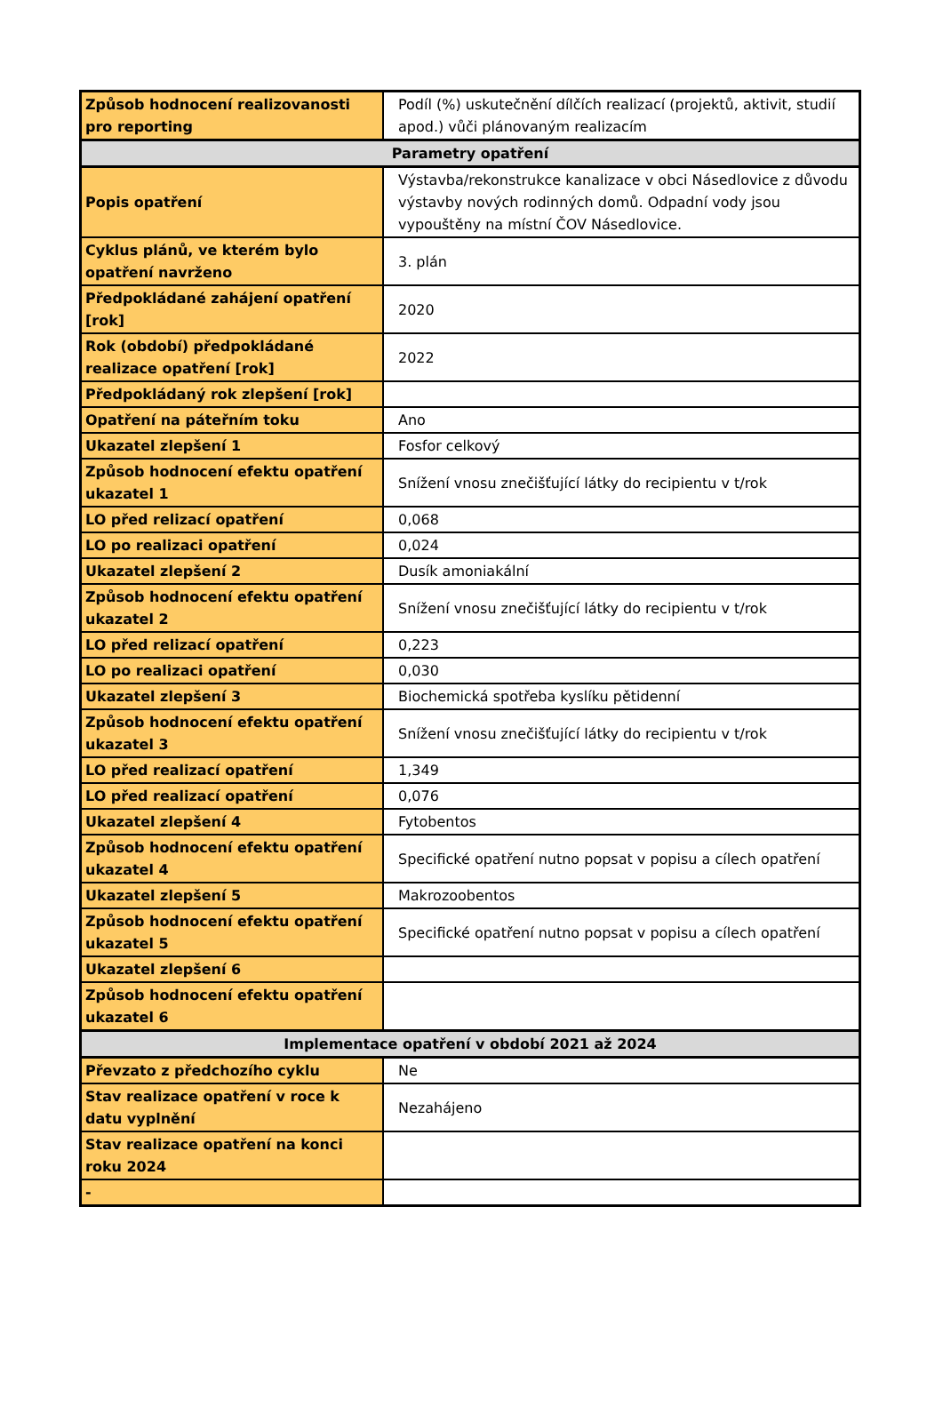| Způsob hodnocení realizovanosti pro reporting | Podíl (%) uskutečnění dílčích realizací (projektů, aktivit, studií apod.) vůči plánovaným realizacím |
| Parametry opatření | |
| Popis opatření | Výstavba/rekonstrukce kanalizace v obci Násedlovice z důvodu výstavby nových rodinných domů. Odpadní vody jsou vypouštěny na místní ČOV Násedlovice. |
| Cyklus plánů, ve kterém bylo opatření navrženo | 3. plán |
| Předpokládané zahájení opatření [rok] | 2020 |
| Rok (období) předpokládané realizace opatření [rok] | 2022 |
| Předpokládaný rok zlepšení [rok] | |
| Opatření na páteřním toku | Ano |
| Ukazatel zlepšení 1 | Fosfor celkový |
| Způsob hodnocení efektu opatření ukazatel 1 | Snížení vnosu znečišťující látky do recipientu v t/rok |
| LO před relizací opatření | 0,068 |
| LO po realizaci opatření | 0,024 |
| Ukazatel zlepšení 2 | Dusík amoniakální |
| Způsob hodnocení efektu opatření ukazatel 2 | Snížení vnosu znečišťující látky do recipientu v t/rok |
| LO před relizací opatření | 0,223 |
| LO po realizaci opatření | 0,030 |
| Ukazatel zlepšení 3 | Biochemická spotřeba kyslíku pětidenní |
| Způsob hodnocení efektu opatření ukazatel 3 | Snížení vnosu znečišťující látky do recipientu v t/rok |
| LO před realizací opatření | 1,349 |
| LO před realizací opatření | 0,076 |
| Ukazatel zlepšení 4 | Fytobentos |
| Způsob hodnocení efektu opatření ukazatel 4 | Specifické opatření nutno popsat v popisu a cílech opatření |
| Ukazatel zlepšení 5 | Makrozoobentos |
| Způsob hodnocení efektu opatření ukazatel 5 | Specifické opatření nutno popsat v popisu a cílech opatření |
| Ukazatel zlepšení 6 | |
| Způsob hodnocení efektu opatření ukazatel 6 | |
| Implementace opatření v období 2021 až 2024 | |
| Převzato z předchozího cyklu | Ne |
| Stav realizace opatření v roce k datu vyplnění | Nezahájeno |
| Stav realizace opatření na konci roku 2024 | |
| - | |